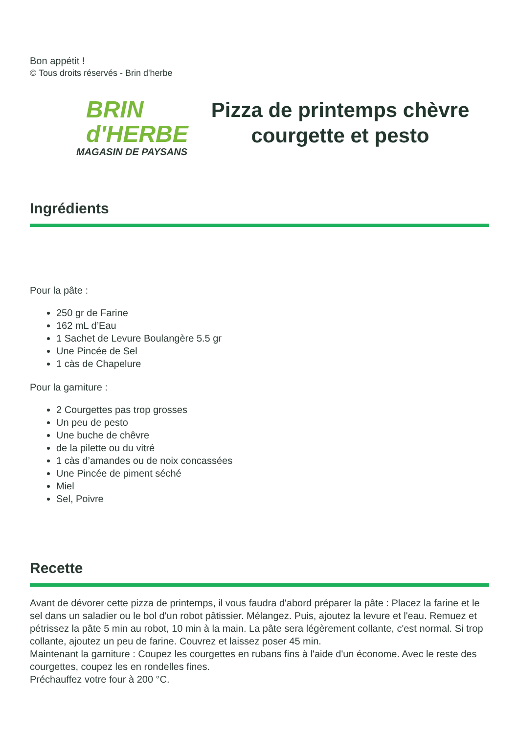Bon appétit !
© Tous droits réservés - Brin d'herbe
BRIN
d'HERBE
MAGASIN DE PAYSANS
Pizza de printemps chèvre
courgette et pesto
Ingrédients
Pour la pâte :
250 gr de Farine
162 mL d’Eau
1 Sachet de Levure Boulangère 5.5 gr
Une Pincée de Sel
1 càs de Chapelure
Pour la garniture :
2 Courgettes pas trop grosses
Un peu de pesto
Une buche de chêvre
de la pilette ou du vitré
1 càs d’amandes ou de noix concassées
Une Pincée de piment séché
Miel
Sel, Poivre
Recette
Avant de dévorer cette pizza de printemps, il vous faudra d'abord préparer la pâte : Placez la farine et le sel dans un saladier ou le bol d'un robot pâtissier. Mélangez. Puis, ajoutez la levure et l'eau. Remuez et pétrissez la pâte 5 min au robot, 10 min à la main. La pâte sera légèrement collante, c'est normal. Si trop collante, ajoutez un peu de farine. Couvrez et laissez poser 45 min.
Maintenant la garniture : Coupez les courgettes en rubans fins à l'aide d'un économe. Avec le reste des courgettes, coupez les en rondelles fines.
Préchauffez votre four à 200 °C.